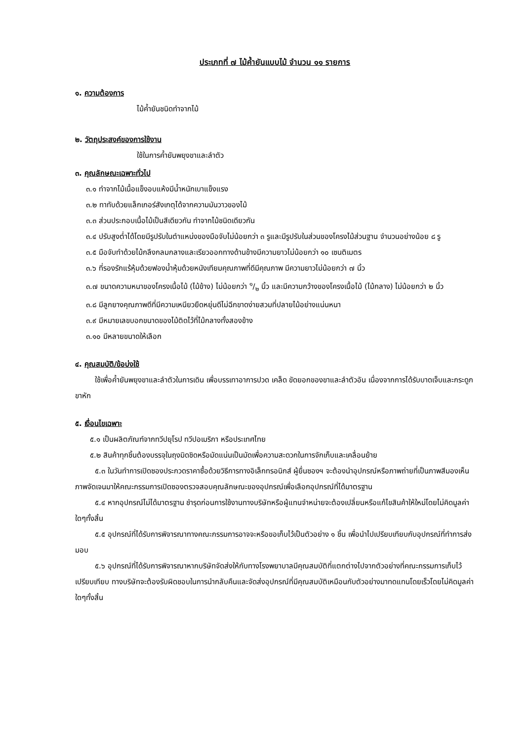ประเภทที่ ๗ ไม้ค้ำยันแบบไม้ จำนวน ๑๑ รายการ
๑. ความต้องการ
ไม้ค้ำยันชนิดทำจากไม้
๒. วัตถุประสงค์ของการใช้งาน
ใช้ในการค้ำยันพยุงขาและลำตัว
๓. คุณลักษณะเฉพาะทั่วไป
๓.๑ ทำจากไม้เนื้อแข็งอบแห้งมีน้ำหนักเบาแข็งแรง
๓.๒ ทาทับด้วยแล็กเกอร์สังเกตุได้จากความมันวาวของไม้
๓.๓ ส่วนประกอบเนื้อไม้เป็นสีเดียวกัน ทำจากไม้ชนิดเดียวกัน
๓.๔ ปรับสูงต่ำได้โดยมีรูปรับในตำแหน่งของมือจับไม่น้อยกว่า ๓ รูและมีรูปรับในส่วนของโครงไม้ส่วนฐาน จำนวนอย่างน้อย ๘ รู
๓.๕ มือจับทำด้วยไม้กลึงกลมกลางและเรียวออกทางด้านข้างมีความยาวไม่น้อยกว่า ๑๐ เซนติเมตร
๓.๖ ที่รองรักแร้หุ้มด้วยฟองน้ำหุ้มด้วยหนังเทียมคุณภาพที่ดีมีคุณภาพ มีความยาวไม่น้อยกว่า ๗ นิ้ว
๓.๗ ขนาดความหนาของโครงเนื้อไม้ (ไม้ข้าง) ไม่น้อยกว่า ๑/๒ นิ้ว และมีความกว้างของโครงเนื้อไม้ (ไม้กลาง) ไม่น้อยกว่า ๒ นิ้ว
๓.๘ มีลูกยางคุณภาพดีที่มีความเหนียวยืดหยุ่นดีไม่ฉีกขาดง่ายสวมที่ปลายไม้อย่างแน่นหนา
๓.๙ มีหมายเลขบอกขนาดของไม้ติดไว้ที่ไม้กลางทั้งสองข้าง
๓.๑๐ มีหลายขนาดให้เลือก
๔. คุณสมบัติ/ข้อบ่งใช้
ใช้เพื่อค้ำยันพยุงขาและลำตัวในการเดิน เพื่อบรรเทาอาการปวด เคล็ด ขัดยอกของขาและลำตัวอัน เนื่องจากการได้รับบาดเจ็บและกระดูกขาหัก
๕. เงื่อนไขเฉพาะ
๕.๑ เป็นผลิตภัณฑ์จากทวีปยุโรป ทวีปอเมริกา หรือประเทศไทย
๕.๒ สินค้าทุกชิ้นต้องบรรจุในถุงมิดชิดหรือมัดแน่นเป็นมัดเพื่อความสะดวกในการจักเก็บและเคลื่อนย้าย
๕.๓ ในวันทำการเปิดซองประกวดราคาซื้อด้วยวิธีการทางอิเล็กทรอนิกส์ ผู้ยื่นซองฯ จะต้องนำอุปกรณ์หรือภาพถ่ายที่เป็นภาพสีมองเห็นภาพจัดเจนมาให้คณะกรรมการเปิดซองตรวจสอบคุณลักษณะของอุปกรณ์เพื่อเลือกอุปกรณ์ที่ได้มาตรฐาน
๕.๔ หากอุปกรณ์ไม่ได้มาตรฐาน ชำรุดก่อนการใช้งานทางบริษัทหรือผู้แทนจำหน่ายจะต้องเปลี่ยนหรือแก้ไขสินค้าให้ใหม่โดยไม่คิดมูลค่าใดๆทั้งสิ้น
๕.๕ อุปกรณ์ที่ได้รับการพิจารณาทางคณะกรรมการอาจจะหรือขอเก็บไว้เป็นตัวอย่าง ๑ ชิ้น เพื่อนำไปเปรียบเทียบกับอุปกรณ์ที่ทำการส่งมอบ
๕.๖ อุปกรณ์ที่ได้รับการพิจารณาหากบริษัทจัดส่งให้กับทางโรงพยาบาลมีคุณสมบัติที่แตกต่างไปจากตัวอย่างที่คณะกรรมการเก็บไว้เปรียบเทียบ ทางบริษัทจะต้องรับผิดชอบในการนำกลับคืนและจัดส่งอุปกรณ์ที่มีคุณสมบัติเหมือนกับตัวอย่างมาทดแทนโดยเร็วโดยไม่คิดมูลค่าใดๆทั้งสิ้น